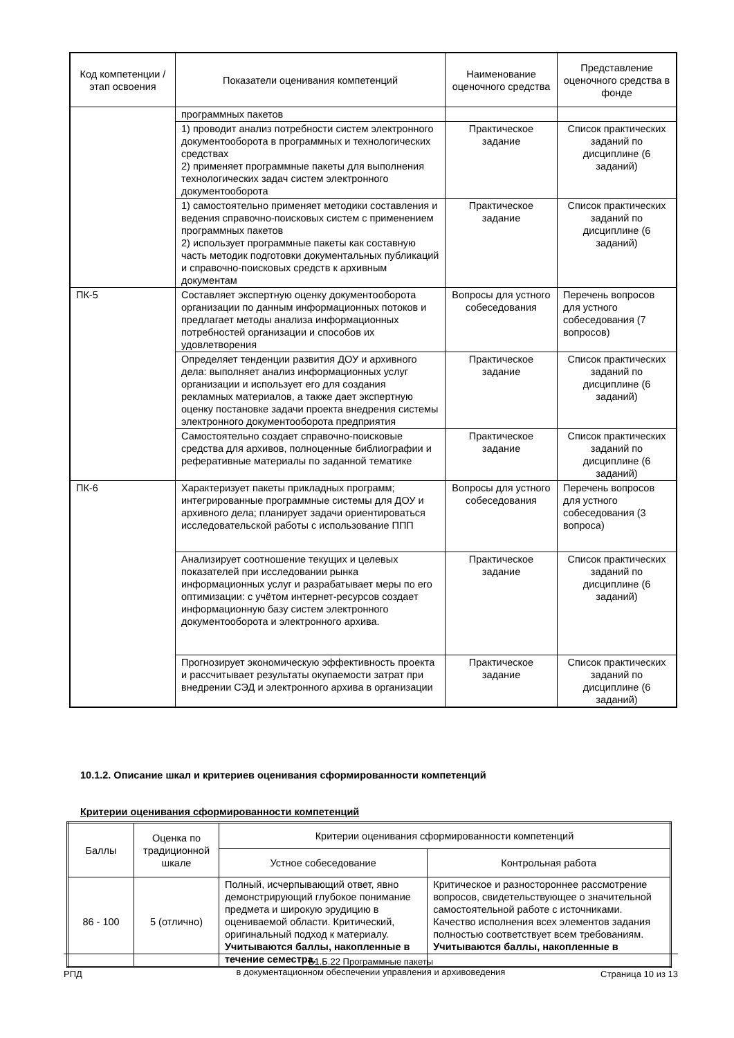| Код компетенции / этап освоения | Показатели оценивания компетенций | Наименование оценочного средства | Представление оценочного средства в фонде |
| --- | --- | --- | --- |
| | программных пакетов | | |
| | 1) проводит анализ потребности систем электронного документооборота в программных и технологических средствах 2) применяет программные пакеты для выполнения технологических задач систем электронного документооборота | Практическое задание | Список практических заданий по дисциплине (6 заданий) |
| | 1) самостоятельно применяет методики составления и ведения справочно-поисковых систем с применением программных пакетов 2) использует программные пакеты как составную часть методик подготовки документальных публикаций и справочно-поисковых средств к архивным документам | Практическое задание | Список практических заданий по дисциплине (6 заданий) |
| ПК-5 | Составляет экспертную оценку документооборота организации по данным информационных потоков и предлагает методы анализа информационных потребностей организации и способов их удовлетворения | Вопросы для устного собеседования | Перечень вопросов для устного собеседования (7 вопросов) |
| | Определяет тенденции развития ДОУ и архивного дела: выполняет анализ информационных услуг организации и использует его для создания рекламных материалов, а также дает экспертную оценку постановке задачи проекта внедрения системы электронного документооборота предприятия | Практическое задание | Список практических заданий по дисциплине (6 заданий) |
| | Самостоятельно создает справочно-поисковые средства для архивов, полноценные библиографии и реферативные материалы по заданной тематике | Практическое задание | Список практических заданий по дисциплине (6 заданий) |
| ПК-6 | Характеризует пакеты прикладных программ; интегрированные программные системы для ДОУ и архивного дела; планирует задачи ориентироваться исследовательской работы с использование ППП | Вопросы для устного собеседования | Перечень вопросов для устного собеседования (3 вопроса) |
| | Анализирует соотношение текущих и целевых показателей при исследовании рынка информационных услуг и разрабатывает меры по его оптимизации: с учётом интернет-ресурсов создает информационную базу систем электронного документооборота и электронного архива. | Практическое задание | Список практических заданий по дисциплине (6 заданий) |
| | Прогнозирует экономическую эффективность проекта и рассчитывает результаты окупаемости затрат при внедрении СЭД и электронного архива в организации | Практическое задание | Список практических заданий по дисциплине (6 заданий) |
10.1.2. Описание шкал и критериев оценивания сформированности компетенций
Критерии оценивания сформированности компетенций
| Баллы | Оценка по традиционной шкале | Критерии оценивания сформированности компетенций | |
| --- | --- | --- | --- |
| | | Устное собеседование | Контрольная работа |
| 86 - 100 | 5 (отлично) | Полный, исчерпывающий ответ, явно демонстрирующий глубокое понимание предмета и широкую эрудицию в оцениваемой области. Критический, оригинальный подход к материалу. Учитываются баллы, накопленные в течение семестра. | Критическое и разностороннее рассмотрение вопросов, свидетельствующее о значительной самостоятельной работе с источниками. Качество исполнения всех элементов задания полностью соответствует всем требованиям. Учитываются баллы, накопленные в |
РПД
Б1.Б.22 Программные пакеты
в документационном обеспечении управления и архивоведения
Страница 10 из 13